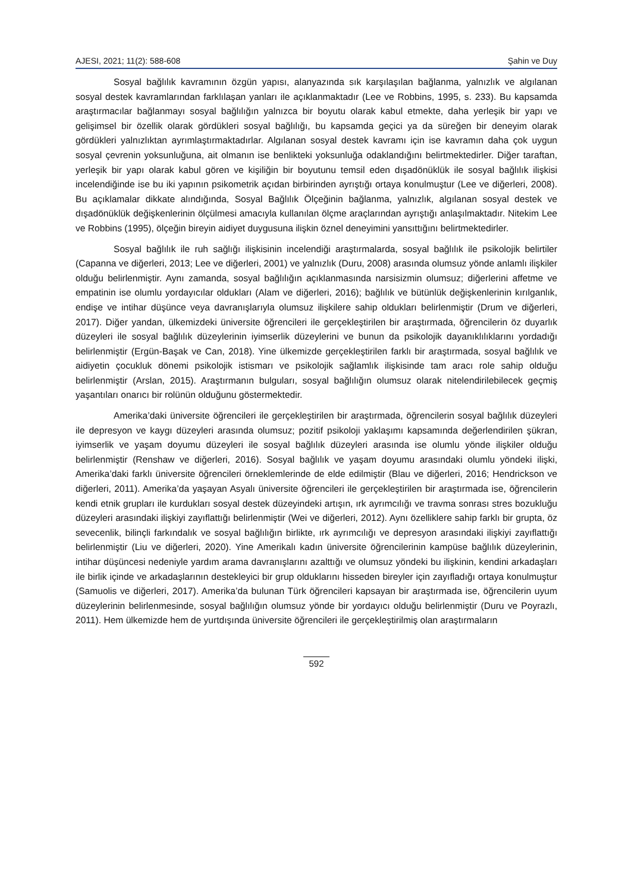AJESI, 2021; 11(2): 588-608 Şahin ve Duy
Sosyal bağlılık kavramının özgün yapısı, alanyazında sık karşılaşılan bağlanma, yalnızlık ve algılanan sosyal destek kavramlarından farklılaşan yanları ile açıklanmaktadır (Lee ve Robbins, 1995, s. 233). Bu kapsamda araştırmacılar bağlanmayı sosyal bağlılığın yalnızca bir boyutu olarak kabul etmekte, daha yerleşik bir yapı ve gelişimsel bir özellik olarak gördükleri sosyal bağlılığı, bu kapsamda geçici ya da süreğen bir deneyim olarak gördükleri yalnızlıktan ayrımlaştırmaktadırlar. Algılanan sosyal destek kavramı için ise kavramın daha çok uygun sosyal çevrenin yoksunluğuna, ait olmanın ise benlikteki yoksunluğa odaklandığını belirtmektedirler. Diğer taraftan, yerleşik bir yapı olarak kabul gören ve kişiliğin bir boyutunu temsil eden dışadönüklük ile sosyal bağlılık ilişkisi incelendiğinde ise bu iki yapının psikometrik açıdan birbirinden ayrıştığı ortaya konulmuştur (Lee ve diğerleri, 2008). Bu açıklamalar dikkate alındığında, Sosyal Bağlılık Ölçeğinin bağlanma, yalnızlık, algılanan sosyal destek ve dışadönüklük değişkenlerinin ölçülmesi amacıyla kullanılan ölçme araçlarından ayrıştığı anlaşılmaktadır. Nitekim Lee ve Robbins (1995), ölçeğin bireyin aidiyet duygusuna ilişkin öznel deneyimini yansıttığını belirtmektedirler.
Sosyal bağlılık ile ruh sağlığı ilişkisinin incelendiği araştırmalarda, sosyal bağlılık ile psikolojik belirtiler (Capanna ve diğerleri, 2013; Lee ve diğerleri, 2001) ve yalnızlık (Duru, 2008) arasında olumsuz yönde anlamlı ilişkiler olduğu belirlenmiştir. Aynı zamanda, sosyal bağlılığın açıklanmasında narsisizmin olumsuz; diğerlerini affetme ve empatinin ise olumlu yordayıcılar oldukları (Alam ve diğerleri, 2016); bağlılık ve bütünlük değişkenlerinin kırılganlık, endişe ve intihar düşünce veya davranışlarıyla olumsuz ilişkilere sahip oldukları belirlenmiştir (Drum ve diğerleri, 2017). Diğer yandan, ülkemizdeki üniversite öğrencileri ile gerçekleştirilen bir araştırmada, öğrencilerin öz duyarlık düzeyleri ile sosyal bağlılık düzeylerinin iyimserlik düzeylerini ve bunun da psikolojik dayanıklılıklarını yordadığı belirlenmiştir (Ergün-Başak ve Can, 2018). Yine ülkemizde gerçekleştirilen farklı bir araştırmada, sosyal bağlılık ve aidiyetin çocukluk dönemi psikolojik istismarı ve psikolojik sağlamlık ilişkisinde tam aracı role sahip olduğu belirlenmiştir (Arslan, 2015). Araştırmanın bulguları, sosyal bağlılığın olumsuz olarak nitelendirilebilecek geçmiş yaşantıları onarıcı bir rolünün olduğunu göstermektedir.
Amerika’daki üniversite öğrencileri ile gerçekleştirilen bir araştırmada, öğrencilerin sosyal bağlılık düzeyleri ile depresyon ve kaygı düzeyleri arasında olumsuz; pozitif psikoloji yaklaşımı kapsamında değerlendirilen şükran, iyimserlik ve yaşam doyumu düzeyleri ile sosyal bağlılık düzeyleri arasında ise olumlu yönde ilişkiler olduğu belirlenmiştir (Renshaw ve diğerleri, 2016). Sosyal bağlılık ve yaşam doyumu arasındaki olumlu yöndeki ilişki, Amerika’daki farklı üniversite öğrencileri örneklemlerinde de elde edilmiştir (Blau ve diğerleri, 2016; Hendrickson ve diğerleri, 2011). Amerika’da yaşayan Asyalı üniversite öğrencileri ile gerçekleştirilen bir araştırmada ise, öğrencilerin kendi etnik grupları ile kurdukları sosyal destek düzeyindeki artışın, ırk ayrımcılığı ve travma sonrası stres bozukluğu düzeyleri arasındaki ilişkiyi zayıflattığı belirlenmiştir (Wei ve diğerleri, 2012). Aynı özelliklere sahip farklı bir grupta, öz sevecenlik, bilinçli farkındalık ve sosyal bağlılığın birlikte, ırk ayrımcılığı ve depresyon arasındaki ilişkiyi zayıflattığı belirlenmiştir (Liu ve diğerleri, 2020). Yine Amerikalı kadın üniversite öğrencilerinin kampüse bağlılık düzeylerinin, intihar düşüncesi nedeniyle yardım arama davranışlarını azalttığı ve olumsuz yöndeki bu ilişkinin, kendini arkadaşları ile birlik içinde ve arkadaşlarının destekleyici bir grup olduklarını hisseden bireyler için zayıfladığı ortaya konulmuştur (Samuolis ve diğerleri, 2017). Amerika’da bulunan Türk öğrencileri kapsayan bir araştırmada ise, öğrencilerin uyum düzeylerinin belirlenmesinde, sosyal bağlılığın olumsuz yönde bir yordayıcı olduğu belirlenmiştir (Duru ve Poyrazlı, 2011). Hem ülkemizde hem de yurtdışında üniversite öğrencileri ile gerçekleştirilmiş olan araştırmaların
592